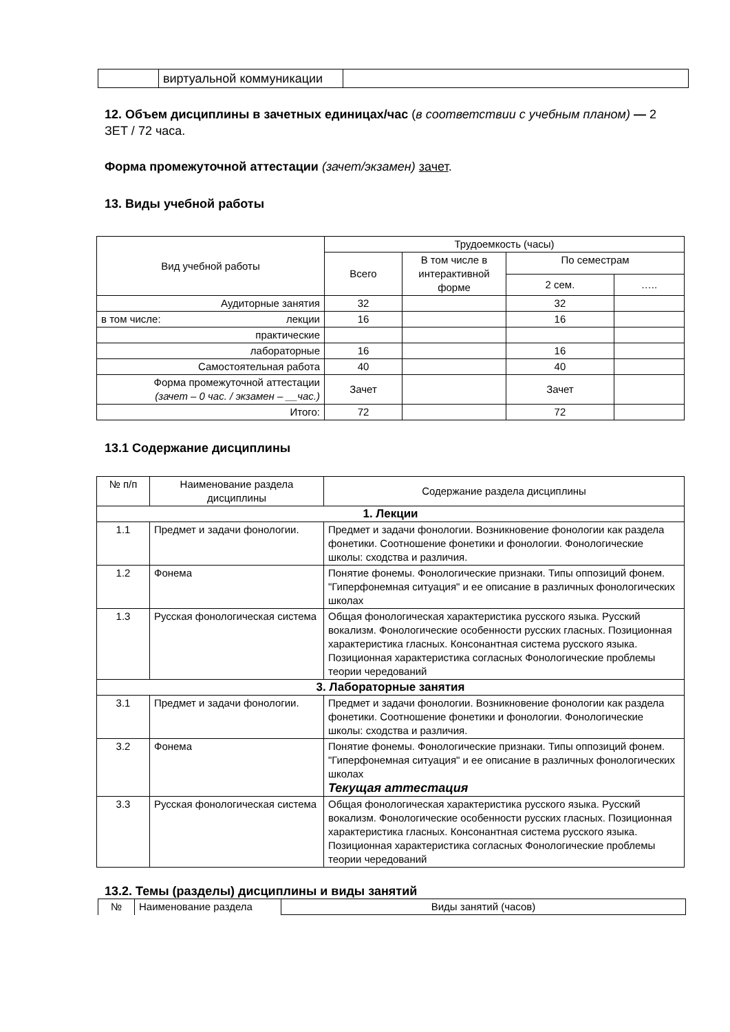| | виртуальной коммуникации | |
12. Объем дисциплины в зачетных единицах/час (в соответствии с учебным планом) — 2 ЗЕТ / 72 часа.
Форма промежуточной аттестации (зачет/экзамен) зачет.
13. Виды учебной работы
| Вид учебной работы | Трудоемкость (часы) | | | |
| | Всего | В том числе в интерактивной форме | По семестрам | |
| | | | 2 сем. | ….. |
| Аудиторные занятия | 32 | | 32 | |
| в том числе: лекции | 16 | | 16 | |
| практические | | | | |
| лабораторные | 16 | | 16 | |
| Самостоятельная работа | 40 | | 40 | |
| Форма промежуточной аттестации (зачет – 0 час. / экзамен – __час.) | Зачет | | Зачет | |
| Итого: | 72 | | 72 | |
13.1 Содержание дисциплины
| № п/п | Наименование раздела дисциплины | Содержание раздела дисциплины |
| 1. Лекции | | |
| 1.1 | Предмет и задачи фонологии. | Предмет и задачи фонологии. Возникновение фонологии как раздела фонетики. Соотношение фонетики и фонологии. Фонологические школы: сходства и различия. |
| 1.2 | Фонема | Понятие фонемы. Фонологические признаки. Типы оппозиций фонем. "Гиперфонемная ситуация" и ее описание в различных фонологических школах |
| 1.3 | Русская фонологическая система | Общая фонологическая характеристика русского языка. Русский вокализм. Фонологические особенности русских гласных. Позиционная характеристика гласных. Консонантная система русского языка. Позиционная характеристика согласных Фонологические проблемы теории чередований |
| 3. Лабораторные занятия | | |
| 3.1 | Предмет и задачи фонологии. | Предмет и задачи фонологии. Возникновение фонологии как раздела фонетики. Соотношение фонетики и фонологии. Фонологические школы: сходства и различия. |
| 3.2 | Фонема | Понятие фонемы. Фонологические признаки. Типы оппозиций фонем. "Гиперфонемная ситуация" и ее описание в различных фонологических школах Текущая аттестация |
| 3.3 | Русская фонологическая система | Общая фонологическая характеристика русского языка. Русский вокализм. Фонологические особенности русских гласных. Позиционная характеристика гласных. Консонантная система русского языка. Позиционная характеристика согласных Фонологические проблемы теории чередований |
13.2. Темы (разделы) дисциплины и виды занятий
| № | Наименование раздела | Виды занятий (часов) |